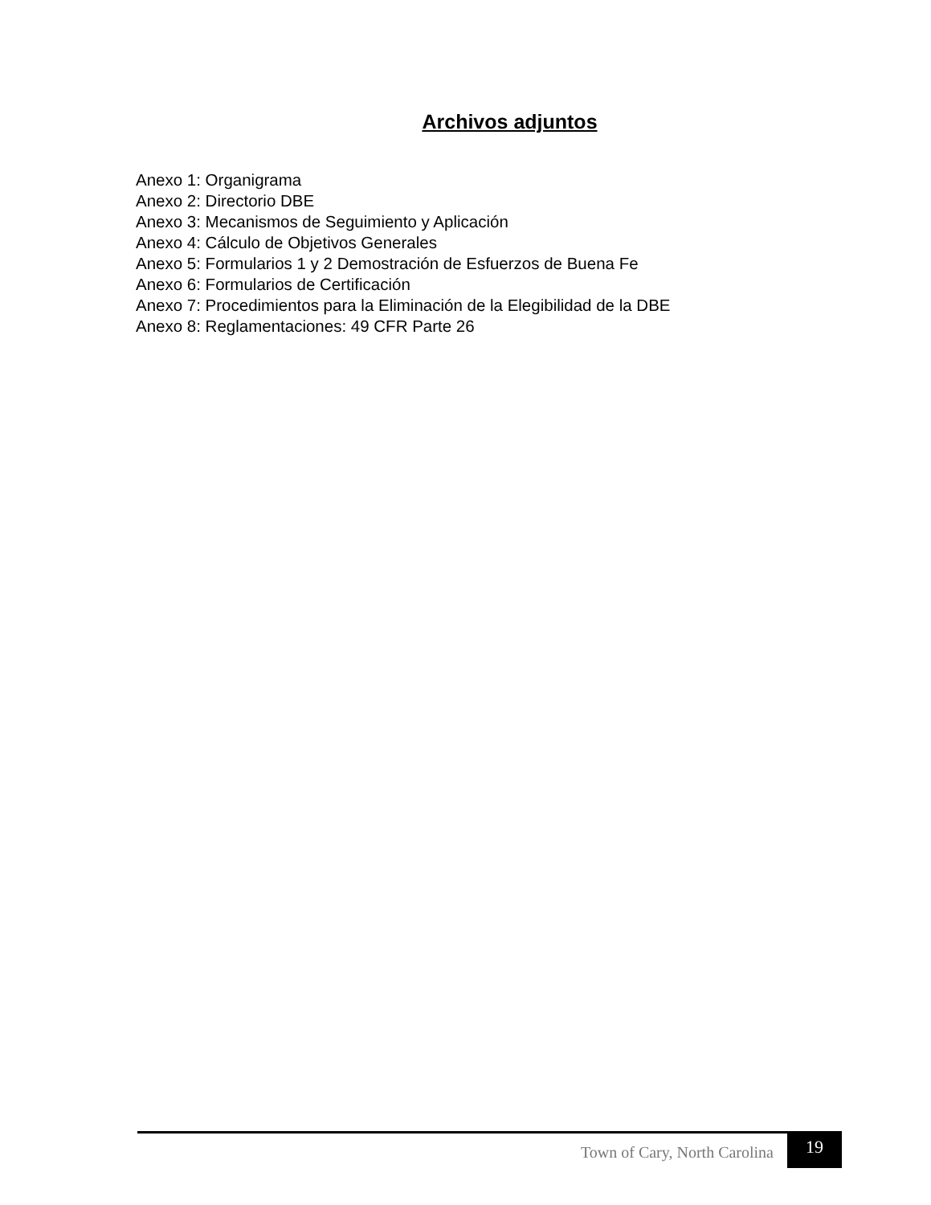Archivos adjuntos
Anexo 1: Organigrama
Anexo 2: Directorio DBE
Anexo 3: Mecanismos de Seguimiento y Aplicación
Anexo 4: Cálculo de Objetivos Generales
Anexo 5: Formularios 1 y 2 Demostración de Esfuerzos de Buena Fe
Anexo 6: Formularios de Certificación
Anexo 7: Procedimientos para la Eliminación de la Elegibilidad de la DBE
Anexo 8: Reglamentaciones: 49 CFR Parte 26
Town of Cary, North Carolina 19